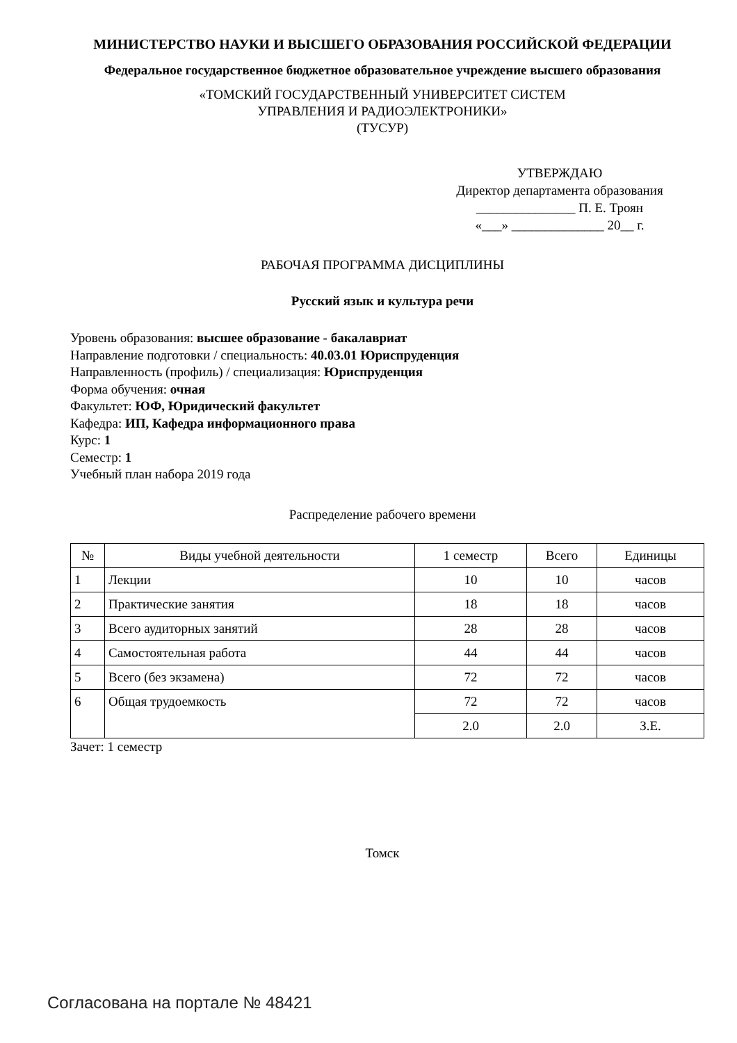МИНИСТЕРСТВО НАУКИ И ВЫСШЕГО ОБРАЗОВАНИЯ РОССИЙСКОЙ ФЕДЕРАЦИИ
Федеральное государственное бюджетное образовательное учреждение высшего образования
«ТОМСКИЙ ГОСУДАРСТВЕННЫЙ УНИВЕРСИТЕТ СИСТЕМ
УПРАВЛЕНИЯ И РАДИОЭЛЕКТРОНИКИ»
(ТУСУР)
УТВЕРЖДАЮ
Директор департамента образования
_______________ П. Е. Троян
«___» ______________ 20__ г.
РАБОЧАЯ ПРОГРАММА ДИСЦИПЛИНЫ
Русский язык и культура речи
Уровень образования: высшее образование - бакалавриат
Направление подготовки / специальность: 40.03.01 Юриспруденция
Направленность (профиль) / специализация: Юриспруденция
Форма обучения: очная
Факультет: ЮФ, Юридический факультет
Кафедра: ИП, Кафедра информационного права
Курс: 1
Семестр: 1
Учебный план набора 2019 года
Распределение рабочего времени
| № | Виды учебной деятельности | 1 семестр | Всего | Единицы |
| --- | --- | --- | --- | --- |
| 1 | Лекции | 10 | 10 | часов |
| 2 | Практические занятия | 18 | 18 | часов |
| 3 | Всего аудиторных занятий | 28 | 28 | часов |
| 4 | Самостоятельная работа | 44 | 44 | часов |
| 5 | Всего (без экзамена) | 72 | 72 | часов |
| 6 | Общая трудоемкость | 72 | 72 | часов |
| | | 2.0 | 2.0 | З.Е. |
Зачет: 1 семестр
Томск
Согласована на портале № 48421